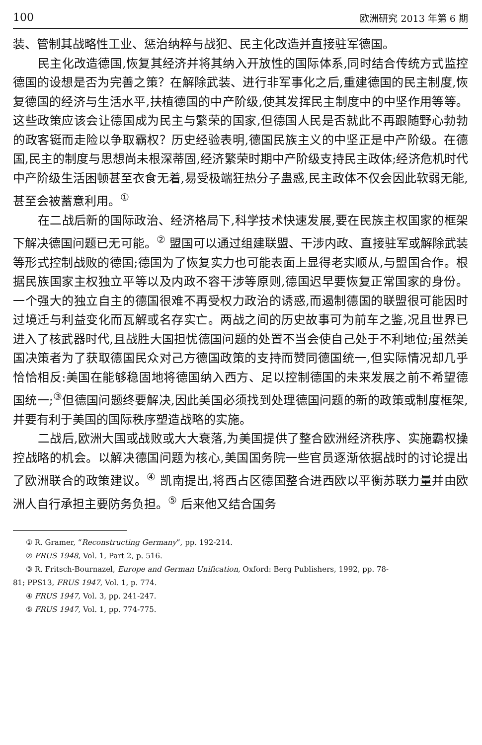100 欧洲研究 2013 年第 6 期
装、管制其战略性工业、惩治纳粹与战犯、民主化改造并直接驻军德国。
民主化改造德国,恢复其经济并将其纳入开放性的国际体系,同时结合传统方式监控德国的设想是否为完善之策？在解除武装、进行非军事化之后,重建德国的民主制度,恢复德国的经济与生活水平,扶植德国的中产阶级,使其发挥民主制度中的中坚作用等等。这些政策应该会让德国成为民主与繁荣的国家,但德国人民是否就此不再跟随野心勃勃的政客铤而走险以争取霸权？历史经验表明,德国民族主义的中坚正是中产阶级。在德国,民主的制度与思想尚未根深蒂固,经济繁荣时期中产阶级支持民主政体;经济危机时代中产阶级生活困顿甚至衣食无着,易受极端狂热分子蛊惑,民主政体不仅会因此软弱无能,甚至会被蓄意利用。<sup>①</sup>
在二战后新的国际政治、经济格局下,科学技术快速发展,要在民族主权国家的框架下解决德国问题已无可能。<sup>②</sup> 盟国可以通过组建联盟、干涉内政、直接驻军或解除武装等形式控制战败的德国;德国为了恢复实力也可能表面上显得老实顺从,与盟国合作。根据民族国家主权独立平等以及内政不容干涉等原则,德国迟早要恢复正常国家的身份。一个强大的独立自主的德国很难不再受权力政治的诱惑,而遏制德国的联盟很可能因时过境迁与利益变化而瓦解或名存实亡。两战之间的历史故事可为前车之鉴,况且世界已进入了核武器时代,且战胜大国担忧德国问题的处置不当会使自己处于不利地位;虽然美国决策者为了获取德国民众对己方德国政策的支持而赞同德国统一,但实际情况却几乎恰恰相反:美国在能够稳固地将德国纳入西方、足以控制德国的未来发展之前不希望德国统一;<sup>③</sup>但德国问题终要解决,因此美国必须找到处理德国问题的新的政策或制度框架,并要有利于美国的国际秩序塑造战略的实施。
二战后,欧洲大国或战败或大大衰落,为美国提供了整合欧洲经济秩序、实施霸权操控战略的机会。以解决德国问题为核心,美国国务院一些官员逐渐依据战时的讨论提出了欧洲联合的政策建议。<sup>④</sup> 凯南提出,将西占区德国整合进西欧以平衡苏联力量并由欧洲人自行承担主要防务负担。<sup>⑤</sup> 后来他又结合国务
① R. Gramer, “Reconstructing Germany”, pp. 192-214.
② FRUS 1948, Vol. 1, Part 2, p. 516.
③ R. Fritsch-Bournazel, Europe and German Unification, Oxford: Berg Publishers, 1992, pp. 78-
81; PPS13, FRUS 1947, Vol. 1, p. 774.
④ FRUS 1947, Vol. 3, pp. 241-247.
⑤ FRUS 1947, Vol. 1, pp. 774-775.